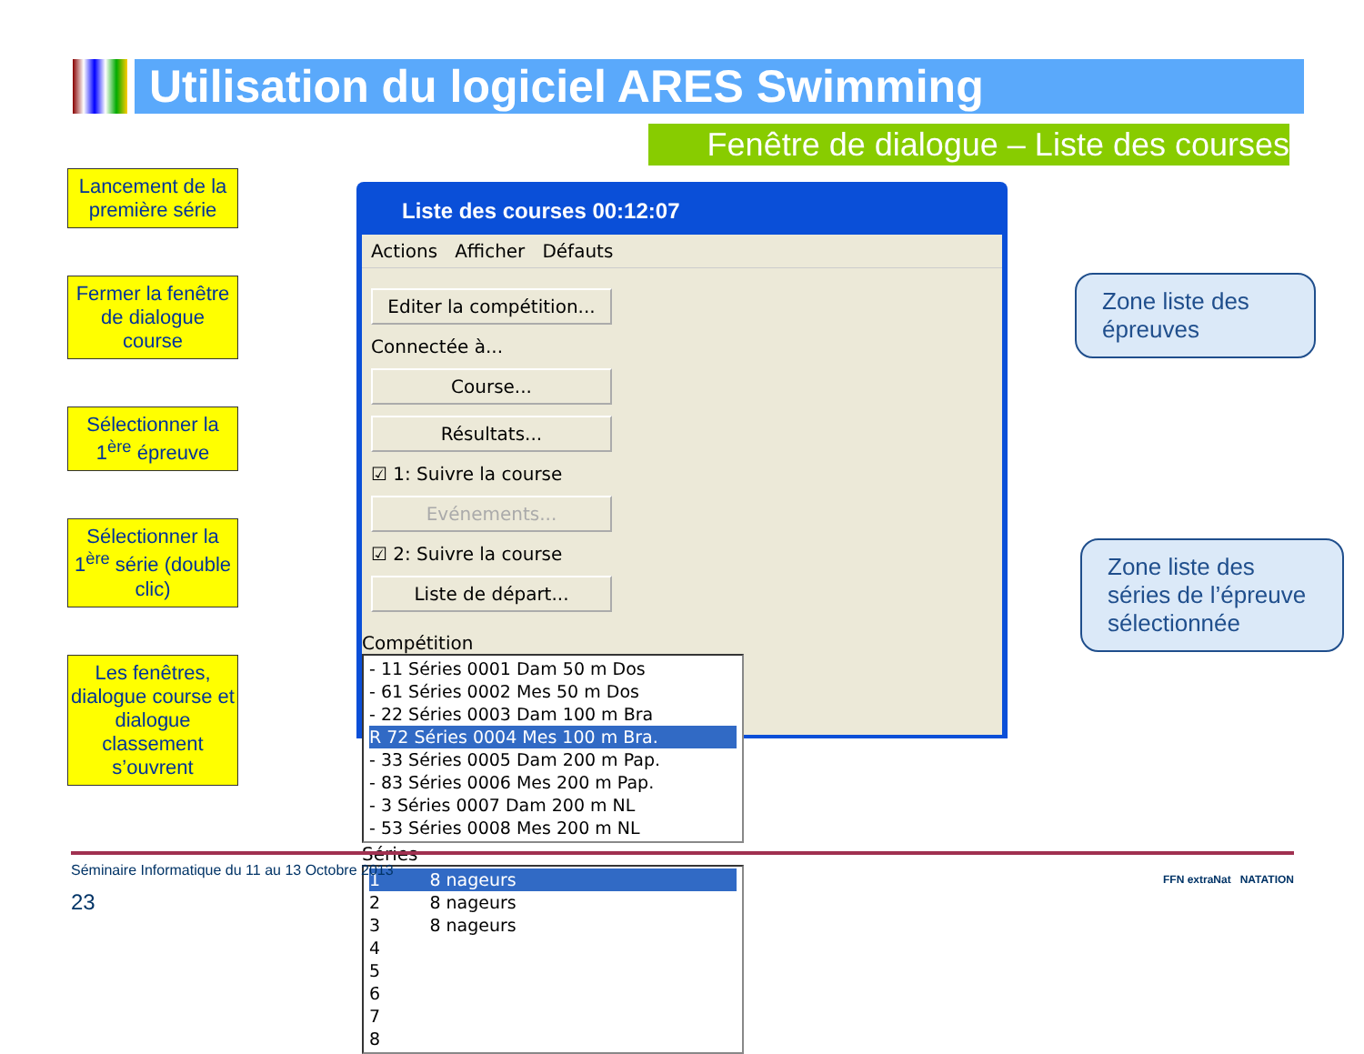Utilisation du logiciel ARES Swimming
Fenêtre de dialogue – Liste des courses
Lancement de la première série
Fermer la fenêtre de dialogue course
Sélectionner la 1<sup>ère</sup> épreuve
Sélectionner la 1<sup>ère</sup> série (double clic)
Les fenêtres, dialogue course et dialogue classement s’ouvrent
Liste des courses 00:12:07
Actions Afficher Défauts
Editer la compétition...
Connectée à...
Course...
Résultats...
☑ 1: Suivre la course
Evénements...
☑ 2: Suivre la course
Liste de départ...
Compétition
- 11 Séries 0001 Dam 50 m Dos
- 61 Séries 0002 Mes 50 m Dos
- 22 Séries 0003 Dam 100 m Bra
R 72 Séries 0004 Mes 100 m Bra.
- 33 Séries 0005 Dam 200 m Pap.
- 83 Séries 0006 Mes 200 m Pap.
- 3 Séries 0007 Dam 200 m NL
- 53 Séries 0008 Mes 200 m NL
Séries
1 8 nageurs
2 8 nageurs
3 8 nageurs
4
5
6
7
8
Zone liste des épreuves
Zone liste des séries de l’épreuve sélectionnée
Séminaire Informatique du 11 au 13 Octobre 2013
23
FFN extraNat NATATION